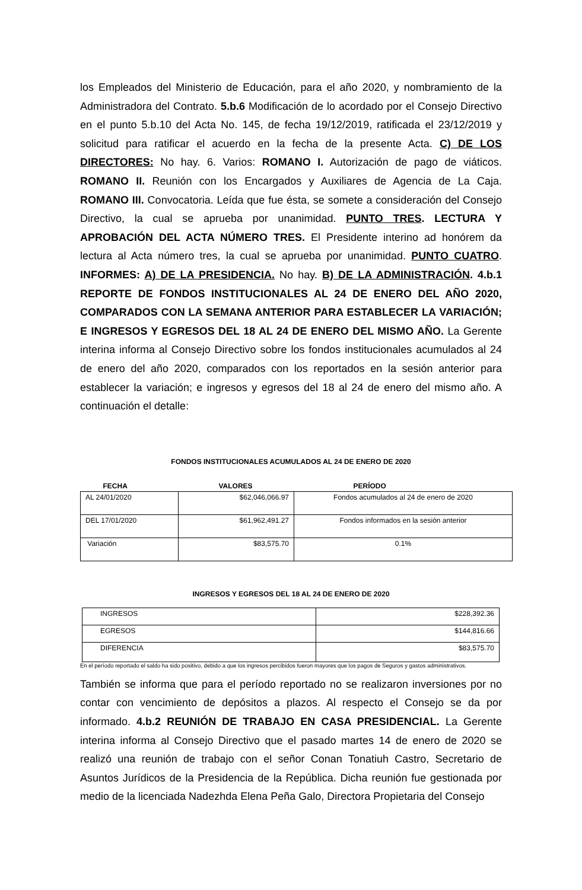los Empleados del Ministerio de Educación, para el año 2020, y nombramiento de la Administradora del Contrato. 5.b.6 Modificación de lo acordado por el Consejo Directivo en el punto 5.b.10 del Acta No. 145, de fecha 19/12/2019, ratificada el 23/12/2019 y solicitud para ratificar el acuerdo en la fecha de la presente Acta. C) DE LOS DIRECTORES: No hay. 6. Varios: ROMANO I. Autorización de pago de viáticos. ROMANO II. Reunión con los Encargados y Auxiliares de Agencia de La Caja. ROMANO III. Convocatoria. Leída que fue ésta, se somete a consideración del Consejo Directivo, la cual se aprueba por unanimidad. PUNTO TRES. LECTURA Y APROBACIÓN DEL ACTA NÚMERO TRES. El Presidente interino ad honórem da lectura al Acta número tres, la cual se aprueba por unanimidad. PUNTO CUATRO. INFORMES: A) DE LA PRESIDENCIA. No hay. B) DE LA ADMINISTRACIÓN. 4.b.1 REPORTE DE FONDOS INSTITUCIONALES AL 24 DE ENERO DEL AÑO 2020, COMPARADOS CON LA SEMANA ANTERIOR PARA ESTABLECER LA VARIACIÓN; E INGRESOS Y EGRESOS DEL 18 AL 24 DE ENERO DEL MISMO AÑO. La Gerente interina informa al Consejo Directivo sobre los fondos institucionales acumulados al 24 de enero del año 2020, comparados con los reportados en la sesión anterior para establecer la variación; e ingresos y egresos del 18 al 24 de enero del mismo año. A continuación el detalle:
FONDOS INSTITUCIONALES ACUMULADOS AL 24 DE ENERO DE 2020
| FECHA | VALORES | PERÍODO |
| AL 24/01/2020 | $62,046,066.97 | Fondos acumulados al 24 de enero de 2020 |
| DEL 17/01/2020 | $61,962,491.27 | Fondos informados en la sesión anterior |
| Variación | $83,575.70 | 0.1% |
INGRESOS Y EGRESOS DEL 18 AL 24 DE ENERO DE 2020
| INGRESOS | $228,392.36 |
| EGRESOS | $144,816.66 |
| DIFERENCIA | $83,575.70 |
En el período reportado el saldo ha sido positivo, debido a que los ingresos percibidos fueron mayores que los pagos de Seguros y gastos administrativos.
También se informa que para el período reportado no se realizaron inversiones por no contar con vencimiento de depósitos a plazos. Al respecto el Consejo se da por informado. 4.b.2 REUNIÓN DE TRABAJO EN CASA PRESIDENCIAL. La Gerente interina informa al Consejo Directivo que el pasado martes 14 de enero de 2020 se realizó una reunión de trabajo con el señor Conan Tonatiuh Castro, Secretario de Asuntos Jurídicos de la Presidencia de la República. Dicha reunión fue gestionada por medio de la licenciada Nadezhda Elena Peña Galo, Directora Propietaria del Consejo